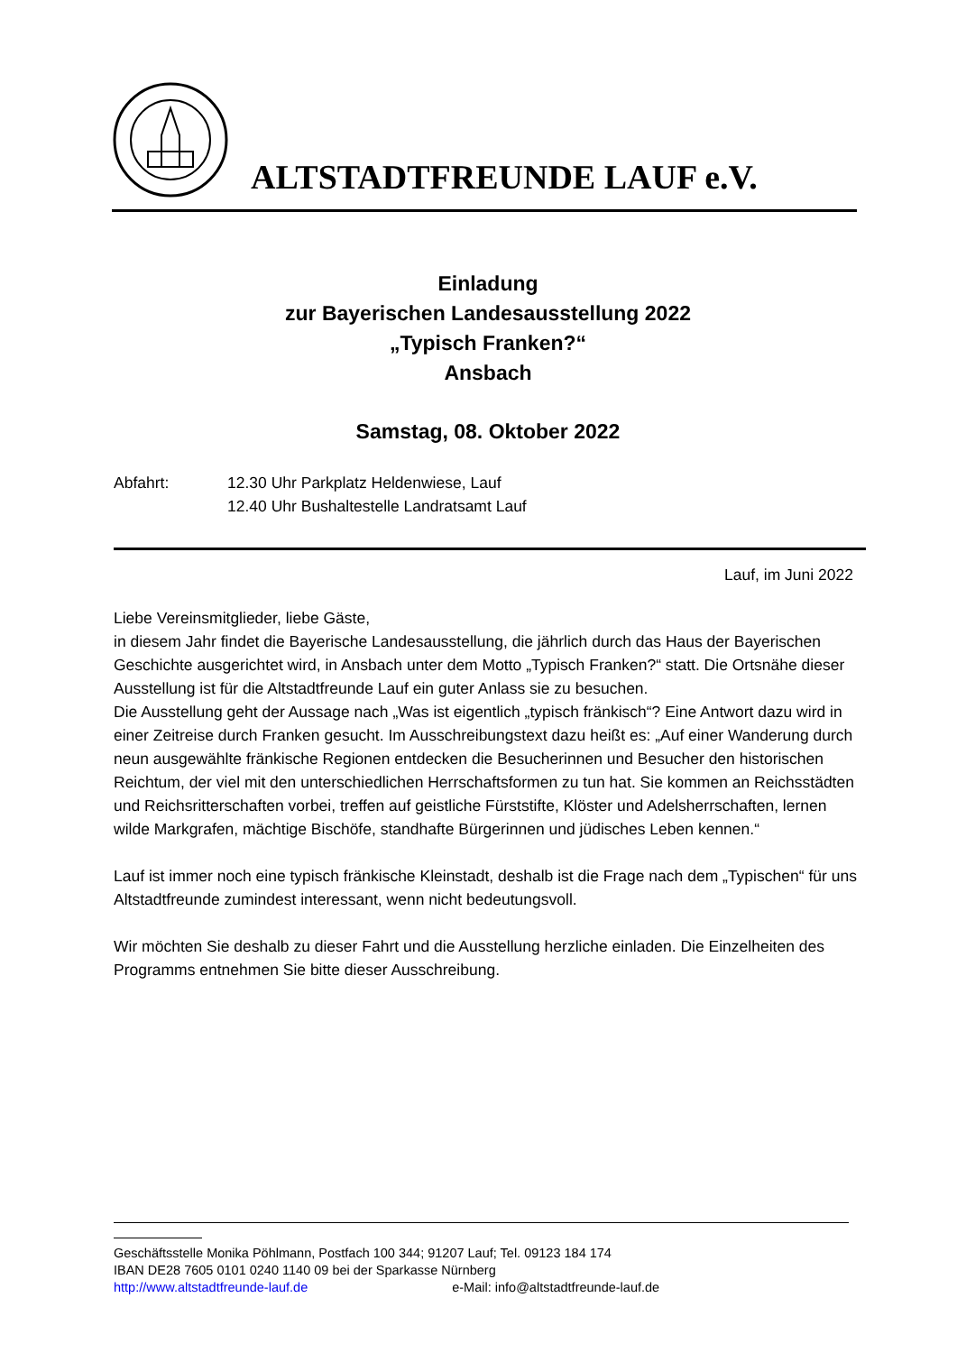ALTSTADTFREUNDE LAUF e.V.
Einladung
zur Bayerischen Landesausstellung 2022
„Typisch Franken?“
Ansbach
Samstag, 08. Oktober 2022
Abfahrt: 12.30 Uhr Parkplatz Heldenwiese, Lauf
12.40 Uhr Bushaltestelle Landratsamt Lauf
Lauf, im Juni 2022
Liebe Vereinsmitglieder, liebe Gäste,
in diesem Jahr findet die Bayerische Landesausstellung, die jährlich durch das Haus der Bayerischen Geschichte ausgerichtet wird, in Ansbach unter dem Motto „Typisch Franken?“ statt. Die Ortsnähe dieser Ausstellung ist für die Altstadtfreunde Lauf ein guter Anlass sie zu besuchen.
Die Ausstellung geht der Aussage nach „Was ist eigentlich „typisch fränkisch“? Eine Antwort dazu wird in einer Zeitreise durch Franken gesucht. Im Ausschreibungstext dazu heißt es: „Auf einer Wanderung durch neun ausgewählte fränkische Regionen entdecken die Besucherinnen und Besucher den historischen Reichtum, der viel mit den unterschiedlichen Herrschaftsformen zu tun hat. Sie kommen an Reichsstädten und Reichsritterschaften vorbei, treffen auf geistliche Fürststifte, Klöster und Adelsherrschaften, lernen wilde Markgrafen, mächtige Bischöfe, standhafte Bürgerinnen und jüdisches Leben kennen.“
Lauf ist immer noch eine typisch fränkische Kleinstadt, deshalb ist die Frage nach dem „Typischen“ für uns Altstadtfreunde zumindest interessant, wenn nicht bedeutungsvoll.
Wir möchten Sie deshalb zu dieser Fahrt und die Ausstellung herzliche einladen. Die Einzelheiten des Programms entnehmen Sie bitte dieser Ausschreibung.
Geschäftsstelle Monika Pöhlmann, Postfach 100 344; 91207 Lauf; Tel. 09123 184 174
IBAN DE28 7605 0101 0240 1140 09 bei der Sparkasse Nürnberg
http://www.altstadtfreunde-lauf.de e-Mail: info@altstadtfreunde-lauf.de